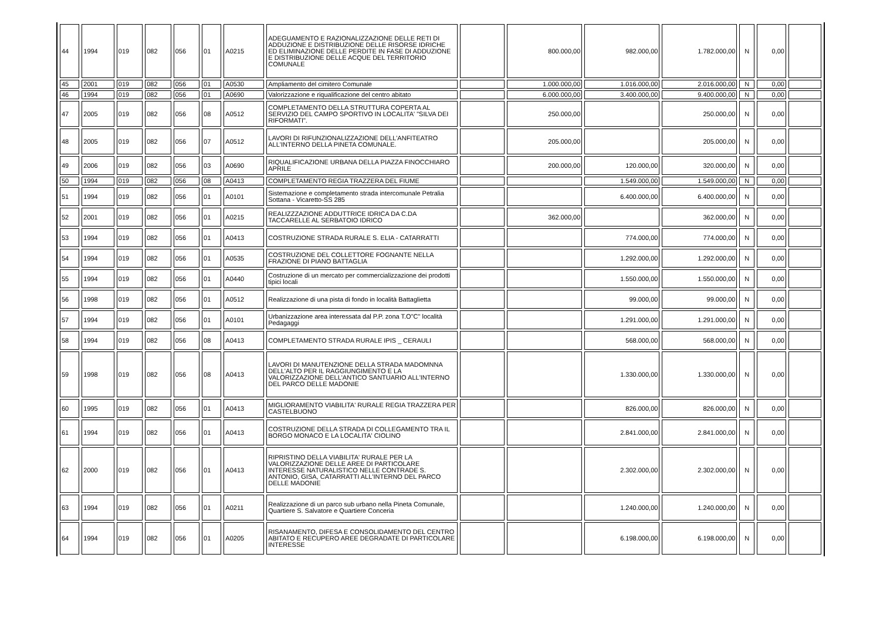| 44 | 1994 | 019 | 082 | 056 | 01 | A0215 | ADEGUAMENTO E RAZIONALIZZAZIONE DELLE RETI DI ADDUZIONE E DISTRIBUZIONE DELLE RISORSE IDRICHE ED ELIMINAZIONE DELLE PERDITE IN FASE DI ADDUZIONE E DISTRIBUZIONE DELLE ACQUE DEL TERRITORIO COMUNALE | | 800.000,00 | 982.000,00 | 1.782.000,00 | N | 0,00 | |
| 45 | 2001 | 019 | 082 | 056 | 01 | A0530 | Ampliamento del cimitero Comunale | | 1.000.000,00 | 1.016.000,00 | 2.016.000,00 | N | 0,00 | |
| 46 | 1994 | 019 | 082 | 056 | 01 | A0690 | Valorizzazione e riqualificazione del centro abitato | | 6.000.000,00 | 3.400.000,00 | 9.400.000,00 | N | 0,00 | |
| 47 | 2005 | 019 | 082 | 056 | 08 | A0512 | COMPLETAMENTO DELLA STRUTTURA COPERTA AL SERVIZIO DEL CAMPO SPORTIVO IN LOCALITA' "SILVA DEI RIFORMATI". | | 250.000,00 | | 250.000,00 | N | 0,00 | |
| 48 | 2005 | 019 | 082 | 056 | 07 | A0512 | LAVORI DI RIFUNZIONALIZZAZIONE DELL'ANFITEATRO ALL'INTERNO DELLA PINETA COMUNALE. | | 205.000,00 | | 205.000,00 | N | 0,00 | |
| 49 | 2006 | 019 | 082 | 056 | 03 | A0690 | RIQUALIFICAZIONE URBANA DELLA PIAZZA FINOCCHIARO APRILE | | 200.000,00 | 120.000,00 | 320.000,00 | N | 0,00 | |
| 50 | 1994 | 019 | 082 | 056 | 08 | A0413 | COMPLETAMENTO REGIA TRAZZERA DEL FIUME | | | 1.549.000,00 | 1.549.000,00 | N | 0,00 | |
| 51 | 1994 | 019 | 082 | 056 | 01 | A0101 | Sistemazione e completamento strada intercomunale Petralia Sottana - Vicaretto-SS 285 | | | 6.400.000,00 | 6.400.000,00 | N | 0,00 | |
| 52 | 2001 | 019 | 082 | 056 | 01 | A0215 | REALIZZZAZIONE ADDUTTRICE IDRICA DA C.DA TACCARELLE AL SERBATOIO IDRICO | | 362.000,00 | | 362.000,00 | N | 0,00 | |
| 53 | 1994 | 019 | 082 | 056 | 01 | A0413 | COSTRUZIONE STRADA RURALE S. ELIA - CATARRATTI | | | 774.000,00 | 774.000,00 | N | 0,00 | |
| 54 | 1994 | 019 | 082 | 056 | 01 | A0535 | COSTRUZIONE DEL COLLETTORE FOGNANTE NELLA FRAZIONE DI PIANO BATTAGLIA | | | 1.292.000,00 | 1.292.000,00 | N | 0,00 | |
| 55 | 1994 | 019 | 082 | 056 | 01 | A0440 | Costruzione di un mercato per commercializzazione dei prodotti tipici locali | | | 1.550.000,00 | 1.550.000,00 | N | 0,00 | |
| 56 | 1998 | 019 | 082 | 056 | 01 | A0512 | Realizzazione di una pista di fondo in località Battaglietta | | | 99.000,00 | 99.000,00 | N | 0,00 | |
| 57 | 1994 | 019 | 082 | 056 | 01 | A0101 | Urbanizzazione area interessata dal P.P. zona T.O"C" località Pedagaggi | | | 1.291.000,00 | 1.291.000,00 | N | 0,00 | |
| 58 | 1994 | 019 | 082 | 056 | 08 | A0413 | COMPLETAMENTO STRADA RURALE IPIS _ CERAULI | | | 568.000,00 | 568.000,00 | N | 0,00 | |
| 59 | 1998 | 019 | 082 | 056 | 08 | A0413 | LAVORI DI MANUTENZIONE DELLA STRADA MADOMNNA DELL'ALTO PER IL RAGGIUNGIMENTO E LA VALORIZZAZIONE DELL'ANTICO SANTUARIO ALL'INTERNO DEL PARCO DELLE MADONIE | | | 1.330.000,00 | 1.330.000,00 | N | 0,00 | |
| 60 | 1995 | 019 | 082 | 056 | 01 | A0413 | MIGLIORAMENTO VIABILITA' RURALE REGIA TRAZZERA PER CASTELBUONO | | | 826.000,00 | 826.000,00 | N | 0,00 | |
| 61 | 1994 | 019 | 082 | 056 | 01 | A0413 | COSTRUZIONE DELLA STRADA DI COLLEGAMENTO TRA IL BORGO MONACO E LA LOCALITA' CIOLINO | | | 2.841.000,00 | 2.841.000,00 | N | 0,00 | |
| 62 | 2000 | 019 | 082 | 056 | 01 | A0413 | RIPRISTINO DELLA VIABILITA' RURALE PER LA VALORIZZAZIONE DELLE AREE DI PARTICOLARE INTERESSE NATURALISTICO NELLE CONTRADE S. ANTONIO, GISA, CATARRATTI ALL'INTERNO DEL PARCO DELLE MADONIE | | | 2.302.000,00 | 2.302.000,00 | N | 0,00 | |
| 63 | 1994 | 019 | 082 | 056 | 01 | A0211 | Realizzazione di un parco sub urbano nella Pineta Comunale, Quartiere S. Salvatore e Quartiere Conceria | | | 1.240.000,00 | 1.240.000,00 | N | 0,00 | |
| 64 | 1994 | 019 | 082 | 056 | 01 | A0205 | RISANAMENTO, DIFESA E CONSOLIDAMENTO DEL CENTRO ABITATO E RECUPERO AREE DEGRADATE DI PARTICOLARE INTERESSE | | | 6.198.000,00 | 6.198.000,00 | N | 0,00 | |